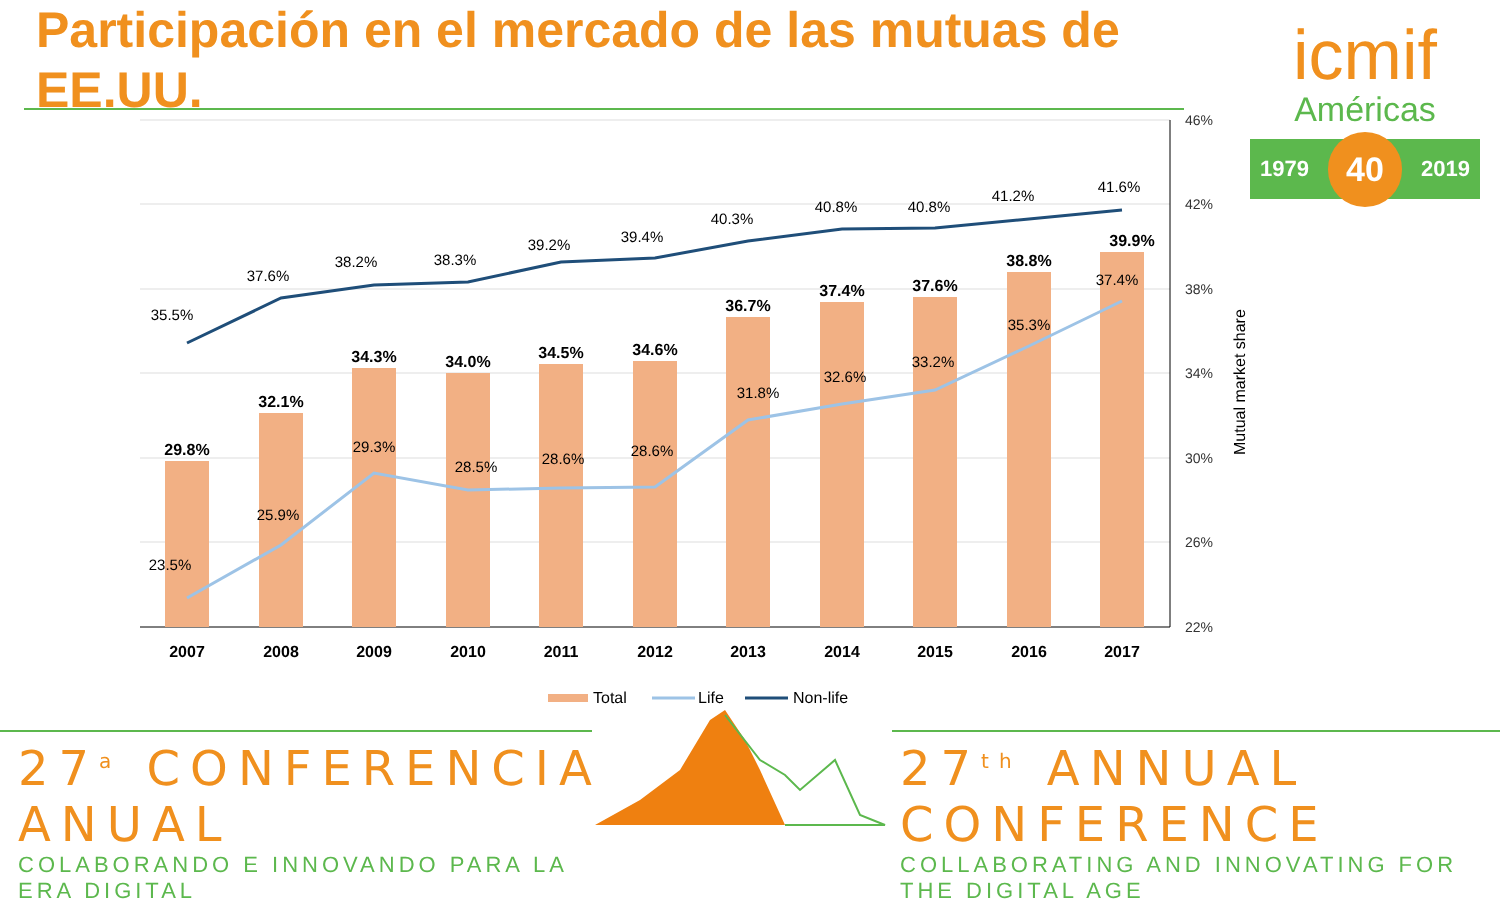Participación en el mercado de las mutuas de EE.UU.
icmif
Américas
1979 40 2019
46%
42%
38%
34%
30%
26%
22%
Mutual market share
29.8%
32.1%
34.3%
34.0%
34.5%
34.6%
36.7%
37.4%
37.6%
38.8%
39.9%
23.5%
25.9%
29.3%
28.5%
28.6%
28.6%
31.8%
32.6%
33.2%
35.3%
37.4%
35.5%
37.6%
38.2%
38.3%
39.2%
39.4%
40.3%
40.8%
40.8%
41.2%
41.6%
2007
2008
2009
2010
2011
2012
2013
2014
2015
2016
2017
Total
Life
Non-life
27<sup>a</sup> CONFERENCIA ANUAL
COLABORANDO E INNOVANDO PARA LA ERA DIGITAL
27<sup>th</sup> ANNUAL CONFERENCE
COLLABORATING AND INNOVATING FOR THE DIGITAL AGE